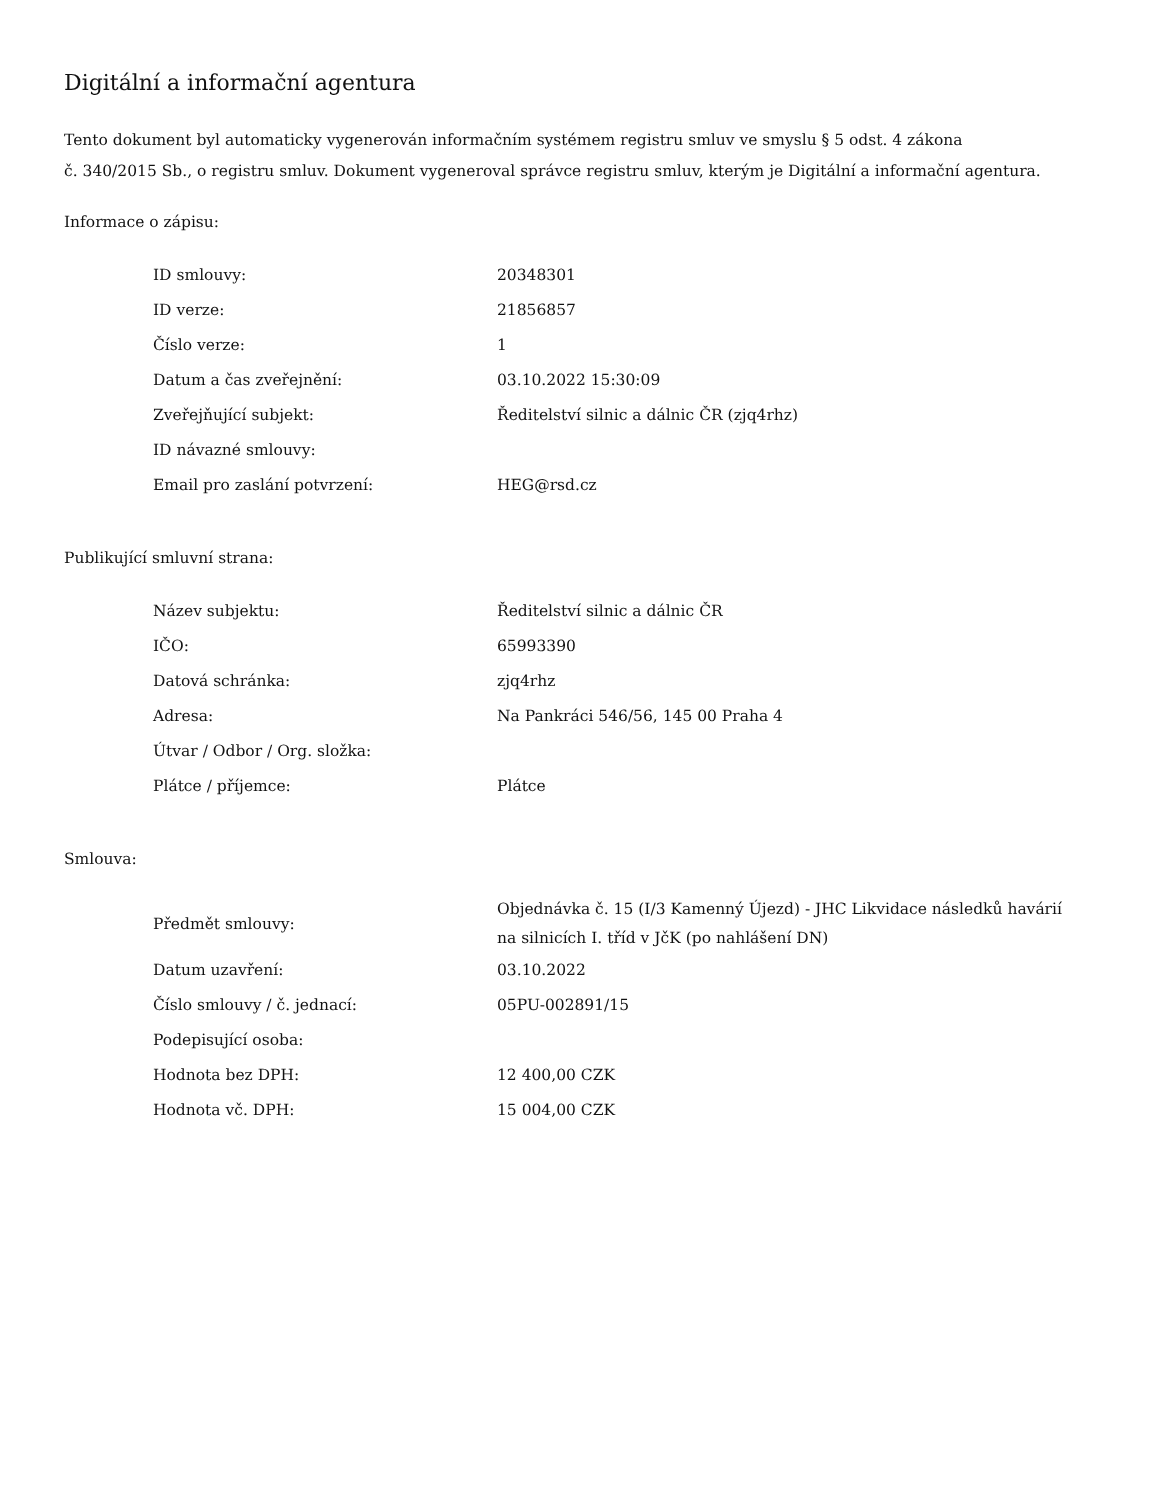Digitální a informační agentura
Tento dokument byl automaticky vygenerován informačním systémem registru smluv ve smyslu § 5 odst. 4 zákona
č. 340/2015 Sb., o registru smluv. Dokument vygeneroval správce registru smluv, kterým je Digitální a informační agentura.
Informace o zápisu:
| ID smlouvy: | 20348301 |
| ID verze: | 21856857 |
| Číslo verze: | 1 |
| Datum a čas zveřejnění: | 03.10.2022 15:30:09 |
| Zveřejňující subjekt: | Ředitelství silnic a dálnic ČR (zjq4rhz) |
| ID návazné smlouvy: | |
| Email pro zaslání potvrzení: | HEG@rsd.cz |
Publikující smluvní strana:
| Název subjektu: | Ředitelství silnic a dálnic ČR |
| IČO: | 65993390 |
| Datová schránka: | zjq4rhz |
| Adresa: | Na Pankráci 546/56, 145 00 Praha 4 |
| Útvar / Odbor / Org. složka: | |
| Plátce / příjemce: | Plátce |
Smlouva:
| Předmět smlouvy: | Objednávka č. 15 (I/3 Kamenný Újezd) - JHC Likvidace následků havárií na silnicích I. tříd v JčK (po nahlášení DN) |
| Datum uzavření: | 03.10.2022 |
| Číslo smlouvy / č. jednací: | 05PU-002891/15 |
| Podepisující osoba: | |
| Hodnota bez DPH: | 12 400,00 CZK |
| Hodnota vč. DPH: | 15 004,00 CZK |